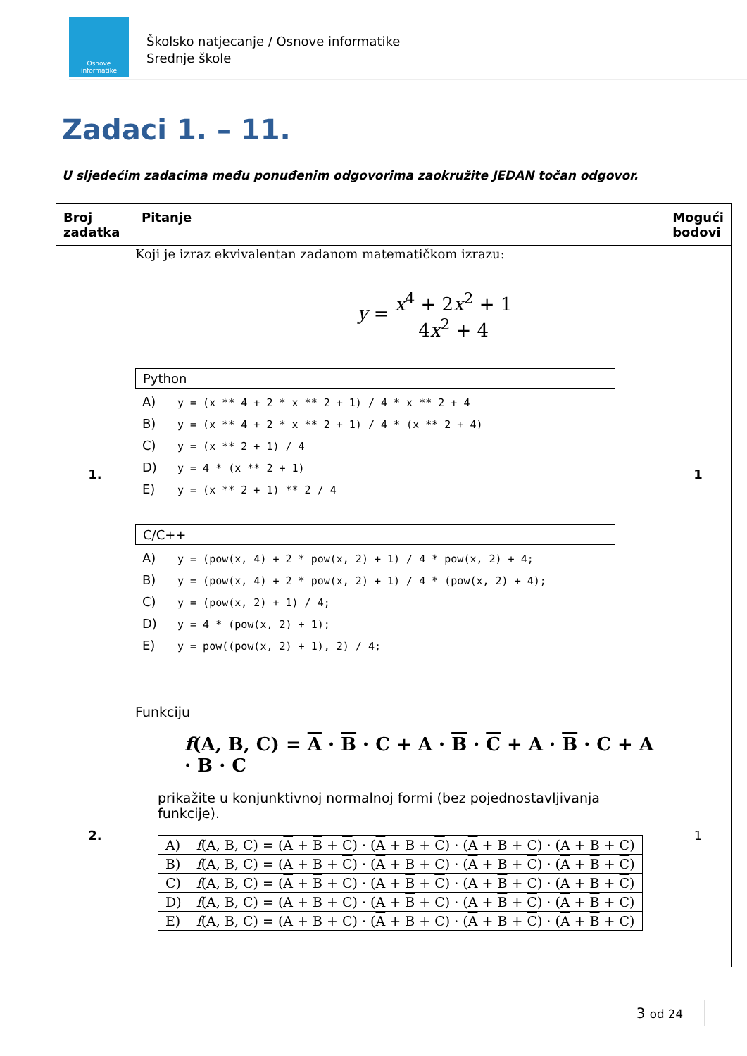Osnove informatike
Školsko natjecanje / Osnove informatike
Srednje škole
Zadaci 1. – 11.
U sljedećim zadacima među ponuđenim odgovorima zaokružite JEDAN točan odgovor.
| Broj zadatka | Pitanje | Mogući bodovi |
| --- | --- | --- |
| 1. | Koji je izraz ekvivalentan zadanom matematičkom izrazu: y = x<sup>4</sup> + 2 x<sup>2</sup> + 1 4 x<sup>2</sup> + 4 Python A) y = (x ** 4 + 2 * x ** 2 + 1) / 4 * x ** 2 + 4 B) y = (x ** 4 + 2 * x ** 2 + 1) / 4 * (x ** 2 + 4) C) y = (x ** 2 + 1) / 4 D) y = 4 * (x ** 2 + 1) E) y = (x ** 2 + 1) ** 2 / 4 C/C++ A) y = (pow(x, 4) + 2 * pow(x, 2) + 1) / 4 * pow(x, 2) + 4; B) y = (pow(x, 4) + 2 * pow(x, 2) + 1) / 4 * (pow(x, 2) + 4); C) y = (pow(x, 2) + 1) / 4; D) y = 4 * (pow(x, 2) + 1); E) y = pow((pow(x, 2) + 1), 2) / 4; | 1 |
| 2. | Funkciju f (A, B, C) = A · B · C + A · B · C + A · B · C + A · B · C prikažite u konjunktivnoj normalnoj formi (bez pojednostavljivanja funkcije). / A) / f (A, B, C) = ( A + B + C ) · ( A + B + C ) · ( A + B + C) · (A + B + C) / / B) / f (A, B, C) = (A + B + C ) · ( A + B + C) · ( A + B + C ) · ( A + B + C ) / / C) / f (A, B, C) = ( A + B + C) · (A + B + C ) · (A + B + C) · (A + B + C ) / / D) / f (A, B, C) = (A + B + C) · (A + B + C) · (A + B + C ) · ( A + B + C) / / E) / f (A, B, C) = (A + B + C) · ( A + B + C) · ( A + B + C ) · ( A + B + C) / | 1 |
3 od 24